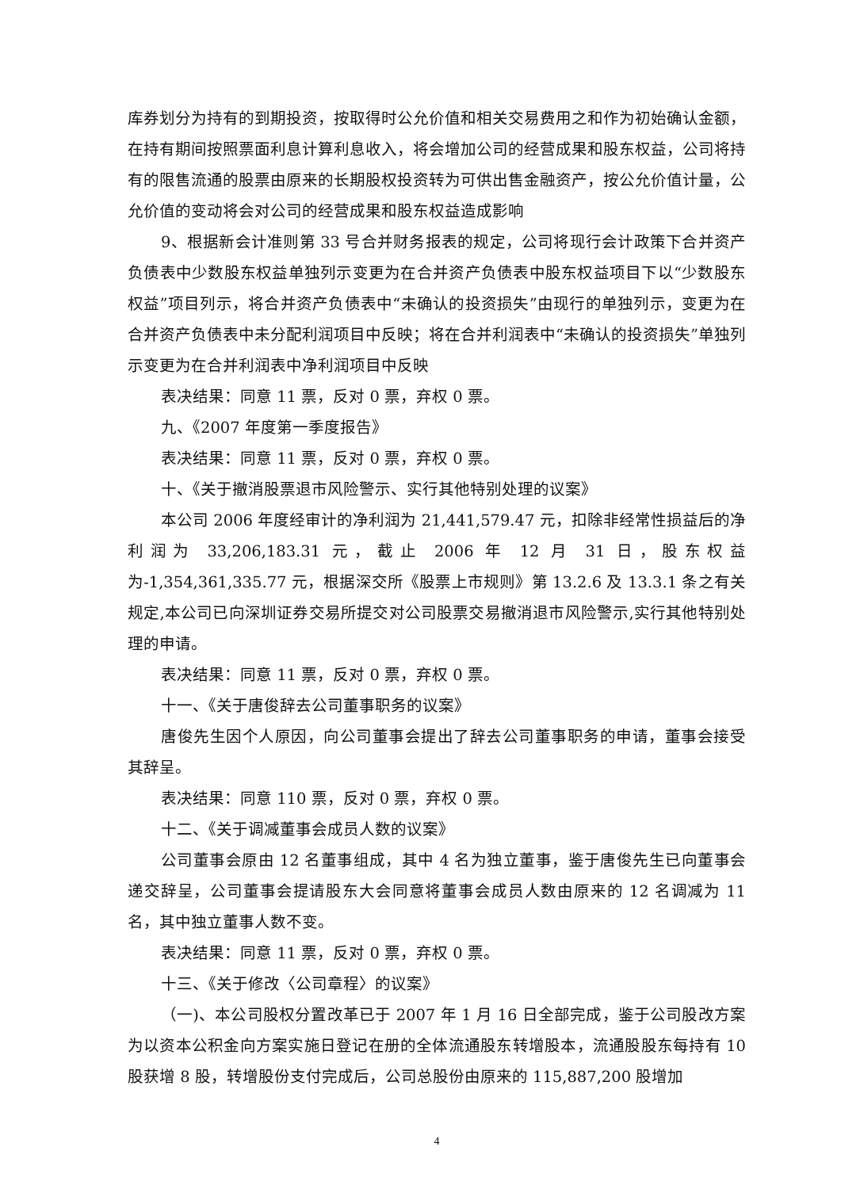库券划分为持有的到期投资，按取得时公允价值和相关交易费用之和作为初始确认金额，在持有期间按照票面利息计算利息收入，将会增加公司的经营成果和股东权益，公司将持有的限售流通的股票由原来的长期股权投资转为可供出售金融资产，按公允价值计量，公允价值的变动将会对公司的经营成果和股东权益造成影响
9、根据新会计准则第 33 号合并财务报表的规定，公司将现行会计政策下合并资产负债表中少数股东权益单独列示变更为在合并资产负债表中股东权益项目下以“少数股东权益”项目列示，将合并资产负债表中“未确认的投资损失”由现行的单独列示，变更为在合并资产负债表中未分配利润项目中反映；将在合并利润表中“未确认的投资损失”单独列示变更为在合并利润表中净利润项目中反映
表决结果：同意 11 票，反对 0 票，弃权 0 票。
九、《2007 年度第一季度报告》
表决结果：同意 11 票，反对 0 票，弃权 0 票。
十、《关于撤消股票退市风险警示、实行其他特别处理的议案》
本公司 2006 年度经审计的净利润为 21,441,579.47 元，扣除非经常性损益后的净利润为 33,206,183.31 元，截止 2006 年 12 月 31 日，股东权益为-1,354,361,335.77 元，根据深交所《股票上市规则》第 13.2.6 及 13.3.1 条之有关规定,本公司已向深圳证券交易所提交对公司股票交易撤消退市风险警示,实行其他特别处理的申请。
表决结果：同意 11 票，反对 0 票，弃权 0 票。
十一、《关于唐俊辞去公司董事职务的议案》
唐俊先生因个人原因，向公司董事会提出了辞去公司董事职务的申请，董事会接受其辞呈。
表决结果：同意 110 票，反对 0 票，弃权 0 票。
十二、《关于调减董事会成员人数的议案》
公司董事会原由 12 名董事组成，其中 4 名为独立董事，鉴于唐俊先生已向董事会递交辞呈，公司董事会提请股东大会同意将董事会成员人数由原来的 12 名调减为 11 名，其中独立董事人数不变。
表决结果：同意 11 票，反对 0 票，弃权 0 票。
十三、《关于修改〈公司章程〉的议案》
（一)、本公司股权分置改革已于 2007 年 1 月 16 日全部完成，鉴于公司股改方案为以资本公积金向方案实施日登记在册的全体流通股东转增股本，流通股股东每持有 10 股获增 8 股，转增股份支付完成后，公司总股份由原来的 115,887,200 股增加
4